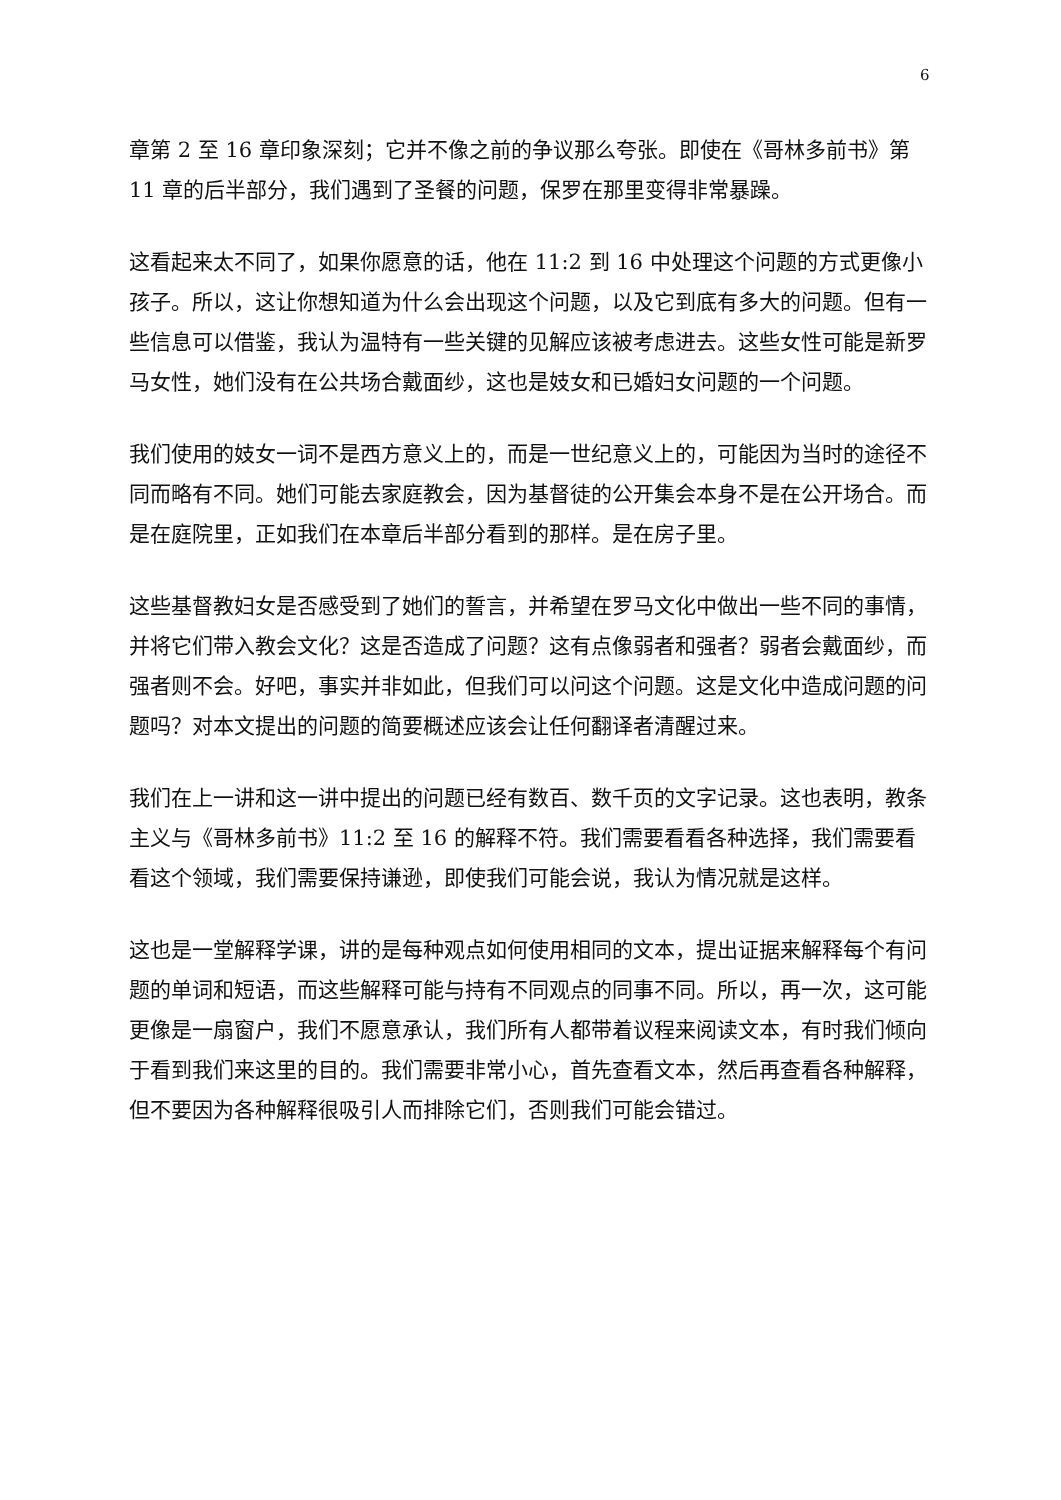6
章第 2 至 16 章印象深刻；它并不像之前的争议那么夸张。即使在《哥林多前书》第 11 章的后半部分，我们遇到了圣餐的问题，保罗在那里变得非常暴躁。
这看起来太不同了，如果你愿意的话，他在 11:2 到 16 中处理这个问题的方式更像小孩子。所以，这让你想知道为什么会出现这个问题，以及它到底有多大的问题。但有一些信息可以借鉴，我认为温特有一些关键的见解应该被考虑进去。这些女性可能是新罗马女性，她们没有在公共场合戴面纱，这也是妓女和已婚妇女问题的一个问题。
我们使用的妓女一词不是西方意义上的，而是一世纪意义上的，可能因为当时的途径不同而略有不同。她们可能去家庭教会，因为基督徒的公开集会本身不是在公开场合。而是在庭院里，正如我们在本章后半部分看到的那样。是在房子里。
这些基督教妇女是否感受到了她们的誓言，并希望在罗马文化中做出一些不同的事情，并将它们带入教会文化？这是否造成了问题？这有点像弱者和强者？弱者会戴面纱，而强者则不会。好吧，事实并非如此，但我们可以问这个问题。这是文化中造成问题的问题吗？对本文提出的问题的简要概述应该会让任何翻译者清醒过来。
我们在上一讲和这一讲中提出的问题已经有数百、数千页的文字记录。这也表明，教条主义与《哥林多前书》11:2 至 16 的解释不符。我们需要看看各种选择，我们需要看看这个领域，我们需要保持谦逊，即使我们可能会说，我认为情况就是这样。
这也是一堂解释学课，讲的是每种观点如何使用相同的文本，提出证据来解释每个有问题的单词和短语，而这些解释可能与持有不同观点的同事不同。所以，再一次，这可能更像是一扇窗户，我们不愿意承认，我们所有人都带着议程来阅读文本，有时我们倾向于看到我们来这里的目的。我们需要非常小心，首先查看文本，然后再查看各种解释，但不要因为各种解释很吸引人而排除它们，否则我们可能会错过。